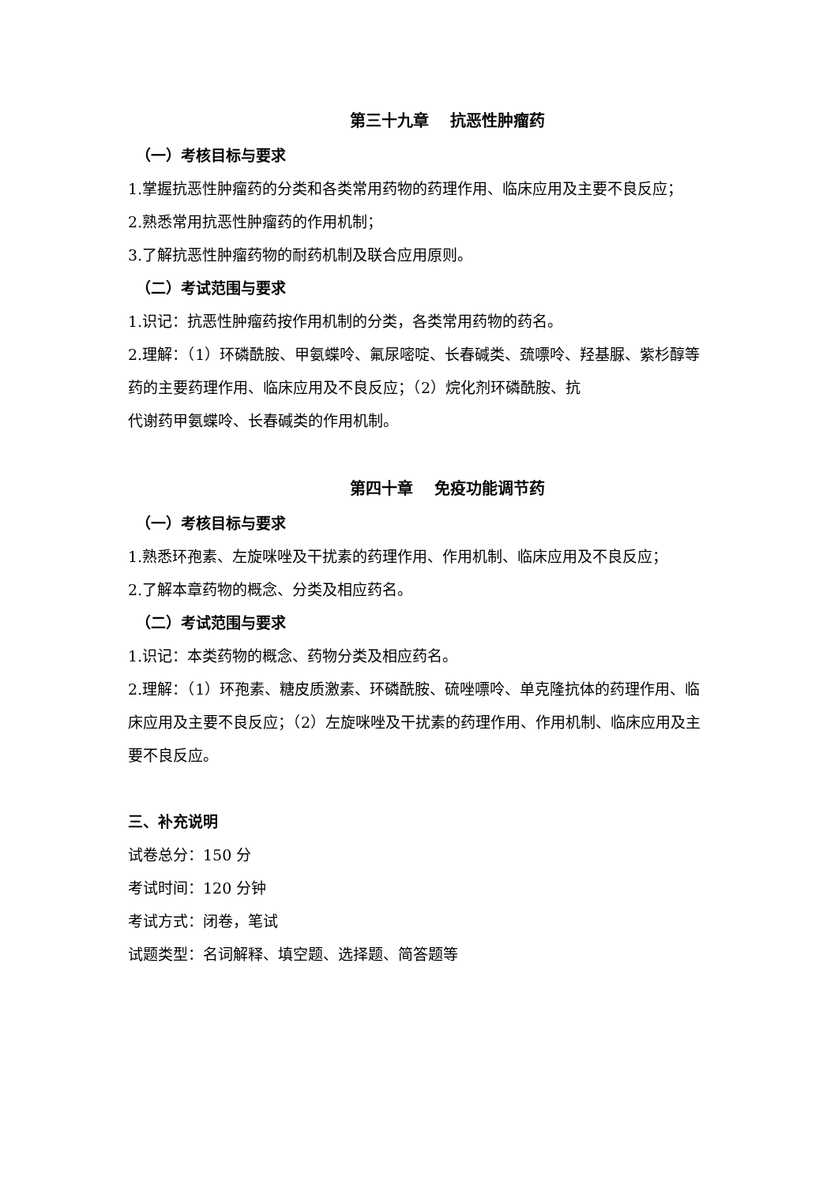第三十九章 抗恶性肿瘤药
（一）考核目标与要求
1.掌握抗恶性肿瘤药的分类和各类常用药物的药理作用、临床应用及主要不良反应；
2.熟悉常用抗恶性肿瘤药的作用机制；
3.了解抗恶性肿瘤药物的耐药机制及联合应用原则。
（二）考试范围与要求
1.识记：抗恶性肿瘤药按作用机制的分类，各类常用药物的药名。
2.理解：（1）环磷酰胺、甲氨蝶呤、氟尿嘧啶、长春碱类、巯嘌呤、羟基脲、紫杉醇等药的主要药理作用、临床应用及不良反应；（2）烷化剂环磷酰胺、抗
代谢药甲氨蝶呤、长春碱类的作用机制。
第四十章 免疫功能调节药
（一）考核目标与要求
1.熟悉环孢素、左旋咪唑及干扰素的药理作用、作用机制、临床应用及不良反应；
2.了解本章药物的概念、分类及相应药名。
（二）考试范围与要求
1.识记：本类药物的概念、药物分类及相应药名。
2.理解：（1）环孢素、糖皮质激素、环磷酰胺、硫唑嘌呤、单克隆抗体的药理作用、临床应用及主要不良反应；（2）左旋咪唑及干扰素的药理作用、作用机制、临床应用及主要不良反应。
三、补充说明
试卷总分：150 分
考试时间：120 分钟
考试方式：闭卷，笔试
试题类型：名词解释、填空题、选择题、简答题等